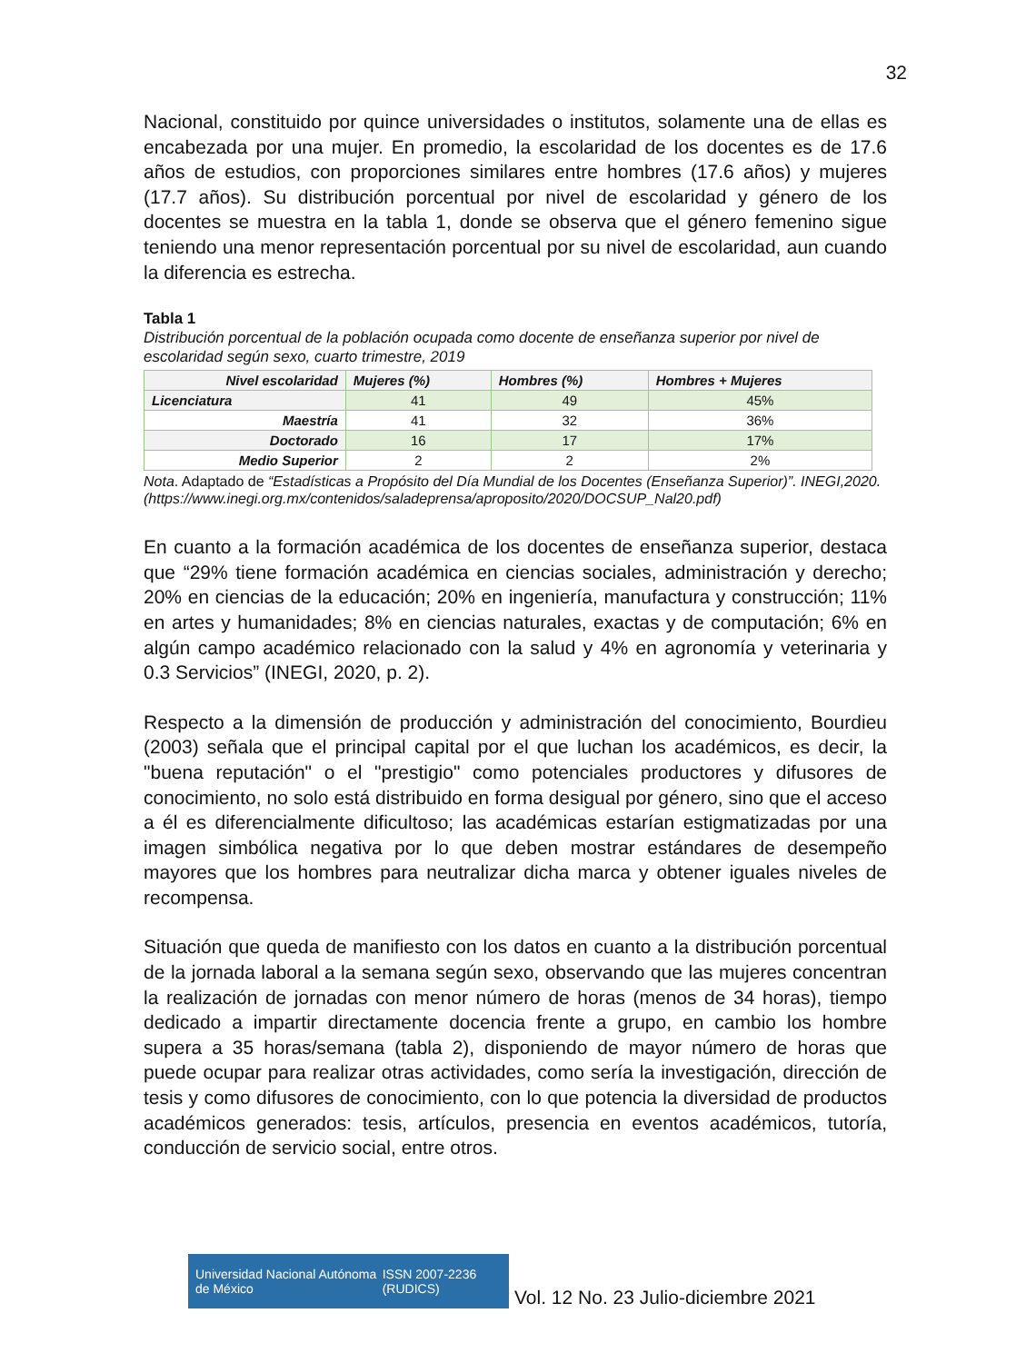32
Nacional, constituido por quince universidades o institutos, solamente una de ellas es encabezada por una mujer. En promedio, la escolaridad de los docentes es de 17.6 años de estudios, con proporciones similares entre hombres (17.6 años) y mujeres (17.7 años). Su distribución porcentual por nivel de escolaridad y género de los docentes se muestra en la tabla 1, donde se observa que el género femenino sigue teniendo una menor representación porcentual por su nivel de escolaridad, aun cuando la diferencia es estrecha.
Tabla 1
Distribución porcentual de la población ocupada como docente de enseñanza superior por nivel de escolaridad según sexo, cuarto trimestre, 2019
| Nivel escolaridad | Mujeres (%) | Hombres (%) | Hombres + Mujeres |
| --- | --- | --- | --- |
| Licenciatura | 41 | 49 | 45% |
| Maestría | 41 | 32 | 36% |
| Doctorado | 16 | 17 | 17% |
| Medio Superior | 2 | 2 | 2% |
Nota. Adaptado de “Estadísticas a Propósito del Día Mundial de los Docentes (Enseñanza Superior)”. INEGI,2020. (https://www.inegi.org.mx/contenidos/saladeprensa/aproposito/2020/DOCSUP_Nal20.pdf)
En cuanto a la formación académica de los docentes de enseñanza superior, destaca que “29% tiene formación académica en ciencias sociales, administración y derecho; 20% en ciencias de la educación; 20% en ingeniería, manufactura y construcción; 11% en artes y humanidades; 8% en ciencias naturales, exactas y de computación; 6% en algún campo académico relacionado con la salud y 4% en agronomía y veterinaria y 0.3 Servicios” (INEGI, 2020, p. 2).
Respecto a la dimensión de producción y administración del conocimiento, Bourdieu (2003) señala que el principal capital por el que luchan los académicos, es decir, la "buena reputación" o el "prestigio" como potenciales productores y difusores de conocimiento, no solo está distribuido en forma desigual por género, sino que el acceso a él es diferencialmente dificultoso; las académicas estarían estigmatizadas por una imagen simbólica negativa por lo que deben mostrar estándares de desempeño mayores que los hombres para neutralizar dicha marca y obtener iguales niveles de recompensa.
Situación que queda de manifiesto con los datos en cuanto a la distribución porcentual de la jornada laboral a la semana según sexo, observando que las mujeres concentran la realización de jornadas con menor número de horas (menos de 34 horas), tiempo dedicado a impartir directamente docencia frente a grupo, en cambio los hombre supera a 35 horas/semana (tabla 2), disponiendo de mayor número de horas que puede ocupar para realizar otras actividades, como sería la investigación, dirección de tesis y como difusores de conocimiento, con lo que potencia la diversidad de productos académicos generados: tesis, artículos, presencia en eventos académicos, tutoría, conducción de servicio social, entre otros.
Universidad Nacional Autónoma de México ISSN 2007-2236 (RUDICS)
Vol. 12 No. 23 Julio-diciembre 2021